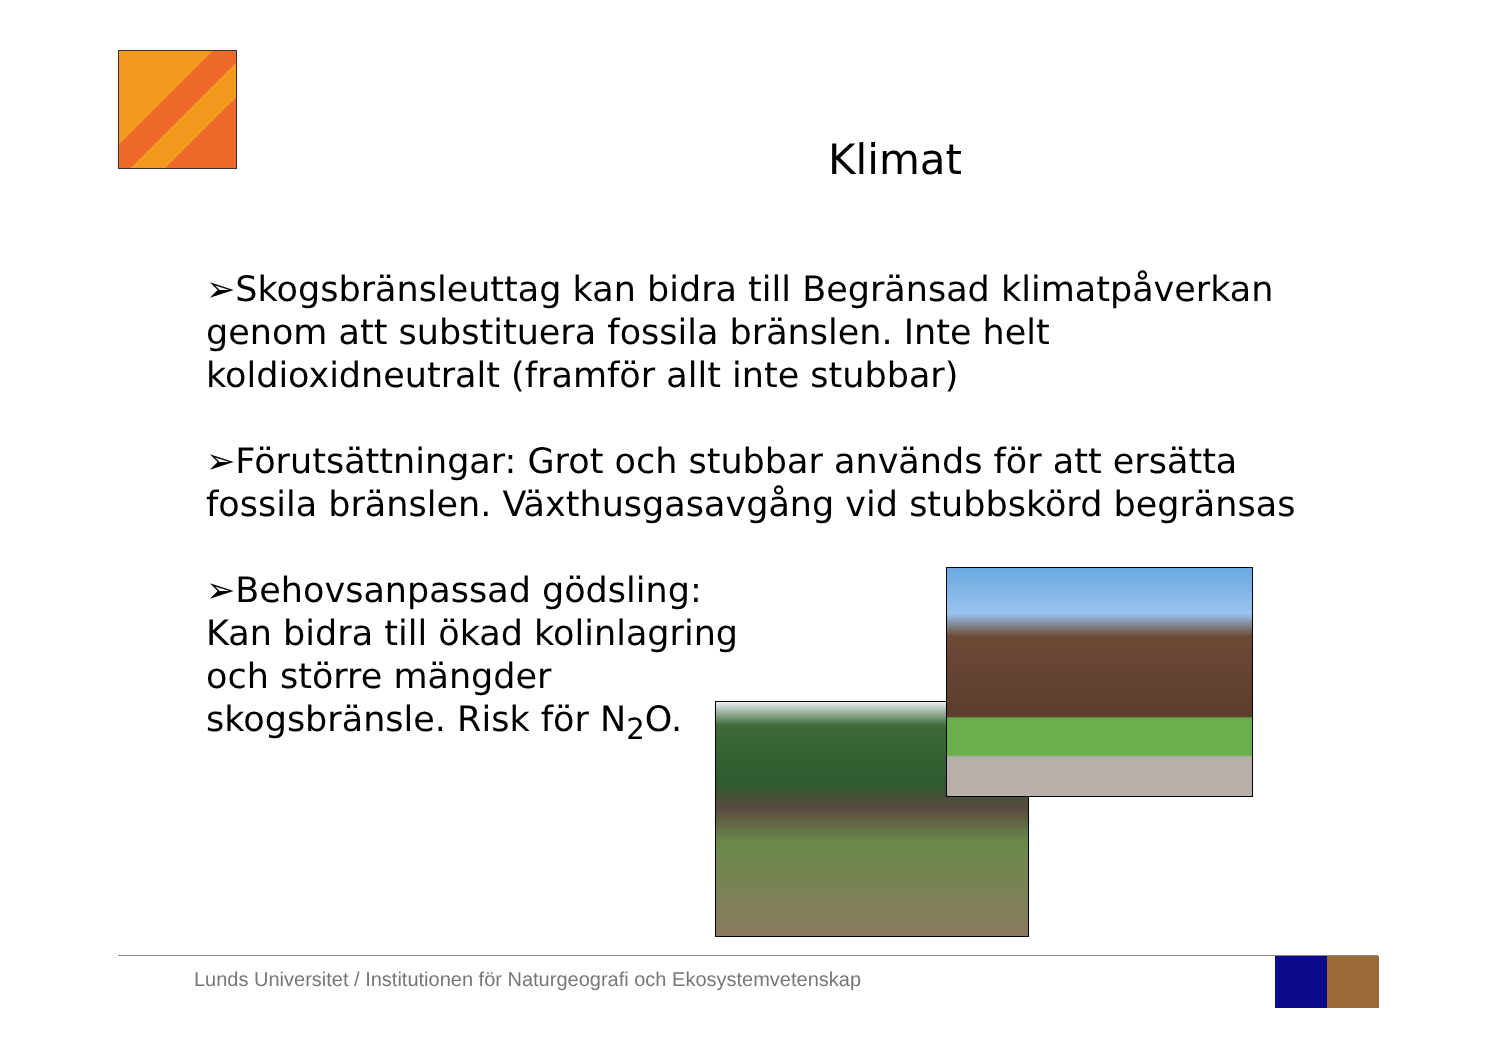Klimat
➢Skogsbränsleuttag kan bidra till Begränsad klimatpåverkan genom att substituera fossila bränslen. Inte helt koldioxidneutralt (framför allt inte stubbar)
➢Förutsättningar: Grot och stubbar används för att ersätta fossila bränslen. Växthusgasavgång vid stubbskörd begränsas
➢Behovsanpassad gödsling:
Kan bidra till ökad kolinlagring
och större mängder
skogsbränsle. Risk för N<sub>2</sub>O.
Lunds Universitet / Institutionen för Naturgeografi och Ekosystemvetenskap